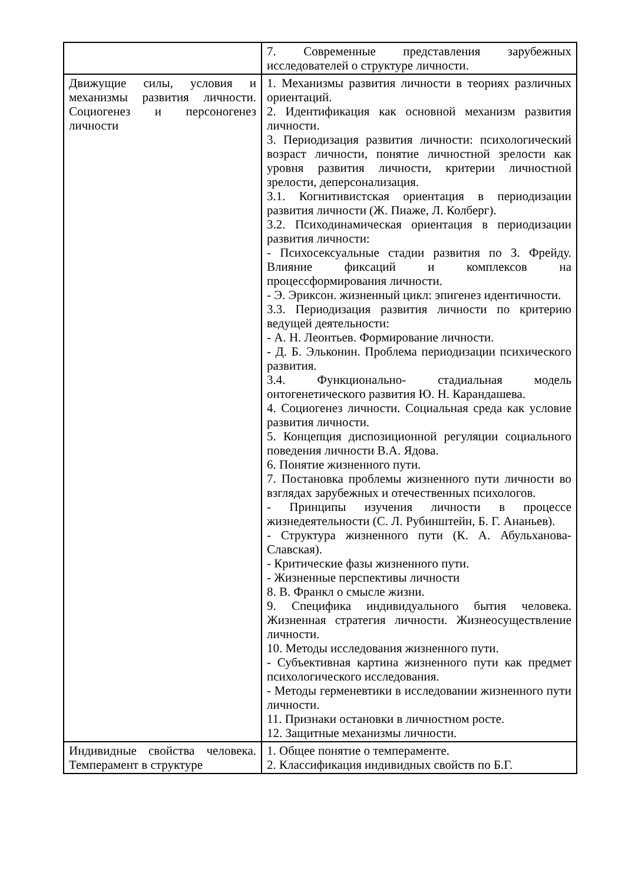| | 7. Современные представления зарубежных исследователей о структуре личности. |
| Движущие силы, условия и механизмы развития личности. Социогенез и персоногенез личности | 1. Механизмы развития личности в теориях различных ориентаций. 2. Идентификация как основной механизм развития личности. 3. Периодизация развития личности: психологический возраст личности, понятие личностной зрелости как уровня развития личности, критерии личностной зрелости, деперсонализация. 3.1. Когнитивистская ориентация в периодизации развития личности (Ж. Пиаже, Л. Колберг). 3.2. Психодинамическая ориентация в периодизации развития личности: - Психосексуальные стадии развития по З. Фрейду. Влияние фиксаций и комплексов на процессформирования личности. - Э. Эриксон. жизненный цикл: эпигенез идентичности. 3.3. Периодизация развития личности по критерию ведущей деятельности: - А. Н. Леонтьев. Формирование личности. - Д. Б. Эльконин. Проблема периодизации психического развития. 3.4. Функционально- стадиальная модель онтогенетического развития Ю. Н. Карандашева. 4. Социогенез личности. Социальная среда как условие развития личности. 5. Концепция диспозиционной регуляции социального поведения личности В.А. Ядова. 6. Понятие жизненного пути. 7. Постановка проблемы жизненного пути личности во взглядах зарубежных и отечественных психологов. - Принципы изучения личности в процессе жизнедеятельности (С. Л. Рубинштейн, Б. Г. Ананьев). - Структура жизненного пути (К. А. Абульханова-Славская). - Критические фазы жизненного пути. - Жизненные перспективы личности 8. В. Франкл о смысле жизни. 9. Специфика индивидуального бытия человека. Жизненная стратегия личности. Жизнеосуществление личности. 10. Методы исследования жизненного пути. - Субъективная картина жизненного пути как предмет психологического исследования. - Методы герменевтики в исследовании жизненного пути личности. 11. Признаки остановки в личностном росте. 12. Защитные механизмы личности. |
| Индивидные свойства человека. Темперамент в структуре | 1. Общее понятие о темпераменте. 2. Классификация индивидных свойств по Б.Г. |